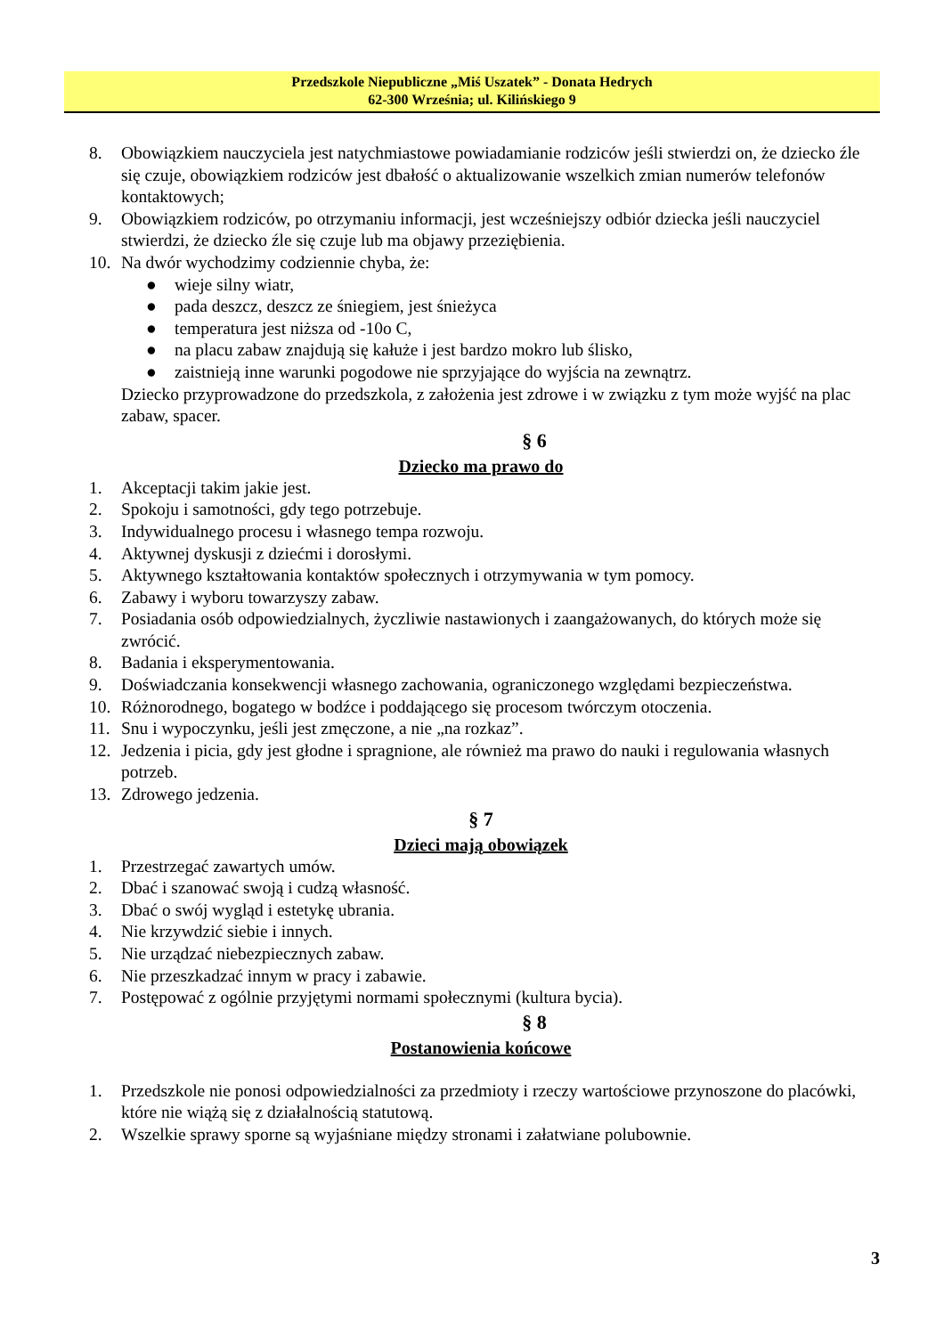Przedszkole Niepubliczne „Miś Uszatek” - Donata Hedrych
62-300 Września; ul. Kilińskiego 9
8. Obowiązkiem nauczyciela jest natychmiastowe powiadamianie rodziców jeśli stwierdzi on, że dziecko źle się czuje, obowiązkiem rodziców jest dbałość o aktualizowanie wszelkich zmian numerów telefonów kontaktowych;
9. Obowiązkiem rodziców, po otrzymaniu informacji, jest wcześniejszy odbiór dziecka jeśli nauczyciel stwierdzi, że dziecko źle się czuje lub ma objawy przeziębienia.
10. Na dwór wychodzimy codziennie chyba, że:
● wieje silny wiatr,
● pada deszcz, deszcz ze śniegiem, jest śnieżyca
● temperatura jest niższa od -10o C,
● na placu zabaw znajdują się kałuże i jest bardzo mokro lub ślisko,
● zaistnieją inne warunki pogodowe nie sprzyjające do wyjścia na zewnątrz.
Dziecko przyprowadzone do przedszkola, z założenia jest zdrowe i w związku z tym może wyjść na plac zabaw, spacer.
§ 6
Dziecko ma prawo do
1. Akceptacji takim jakie jest.
2. Spokoju i samotności, gdy tego potrzebuje.
3. Indywidualnego procesu i własnego tempa rozwoju.
4. Aktywnej dyskusji z dziećmi i dorosłymi.
5. Aktywnego kształtowania kontaktów społecznych i otrzymywania w tym pomocy.
6. Zabawy i wyboru towarzyszy zabaw.
7. Posiadania osób odpowiedzialnych, życzliwie nastawionych i zaangażowanych, do których może się zwrócić.
8. Badania i eksperymentowania.
9. Doświadczania konsekwencji własnego zachowania, ograniczonego względami bezpieczeństwa.
10. Różnorodnego, bogatego w bodźce i poddającego się procesom twórczym otoczenia.
11. Snu i wypoczynku, jeśli jest zmęczone, a nie „na rozkaz”.
12. Jedzenia i picia, gdy jest głodne i spragnione, ale również ma prawo do nauki i regulowania własnych potrzeb.
13. Zdrowego jedzenia.
§ 7
Dzieci mają obowiązek
1. Przestrzegać zawartych umów.
2. Dbać i szanować swoją i cudzą własność.
3. Dbać o swój wygląd i estetykę ubrania.
4. Nie krzywdzić siebie i innych.
5. Nie urządzać niebezpiecznych zabaw.
6. Nie przeszkadzać innym w pracy i zabawie.
7. Postępować z ogólnie przyjętymi normami społecznymi (kultura bycia).
§ 8
Postanowienia końcowe
1. Przedszkole nie ponosi odpowiedzialności za przedmioty i rzeczy wartościowe przynoszone do placówki, które nie wiążą się z działalnością statutową.
2. Wszelkie sprawy sporne są wyjaśniane między stronami i załatwiane polubownie.
3